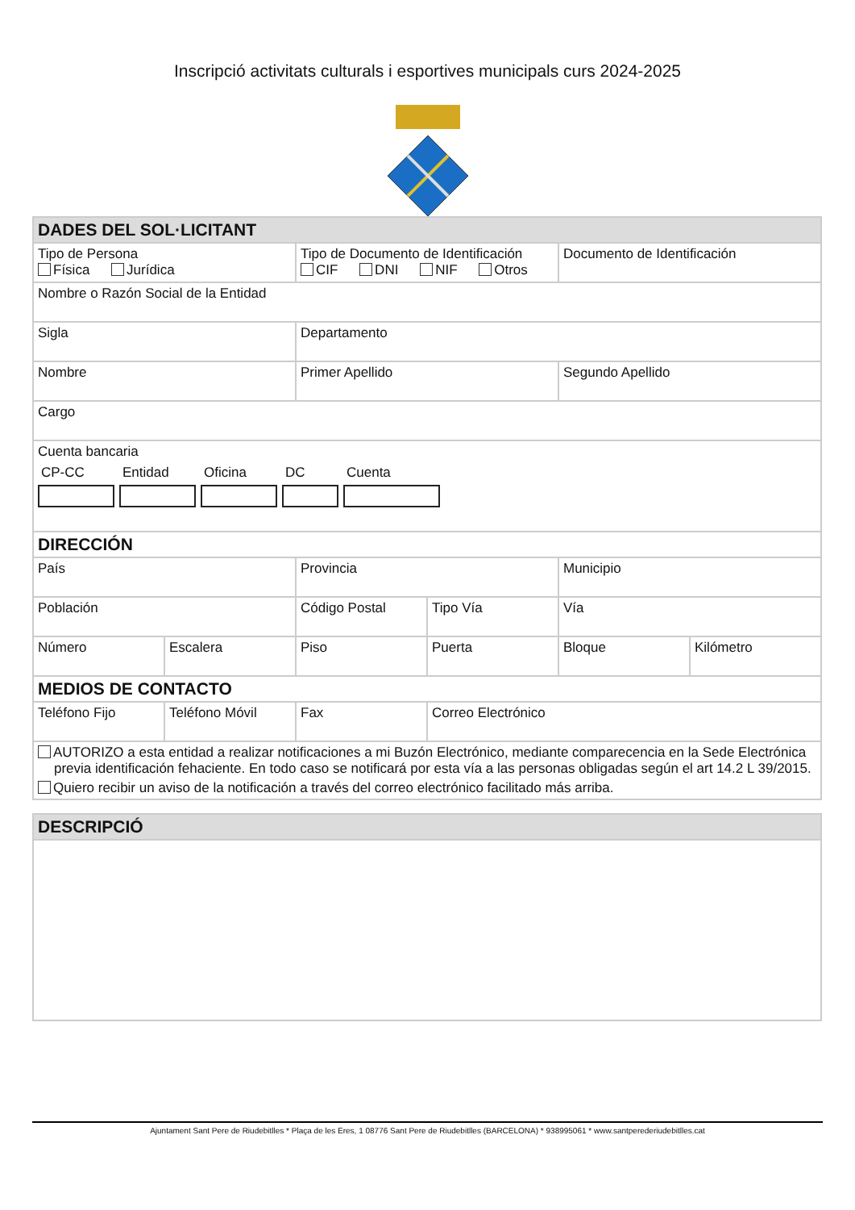Inscripció activitats culturals i esportives municipals curs 2024-2025
| DADES DEL SOL·LICITANT | | | | | |
| Tipo de Persona Física Jurídica | | Tipo de Documento de Identificación CIF DNI NIF Otros | | Documento de Identificación | |
| Nombre o Razón Social de la Entidad | | | | | |
| Sigla | | Departamento | | | |
| Nombre | | Primer Apellido | | Segundo Apellido | |
| Cargo | | | | | |
| Cuenta bancaria CP-CC Entidad Oficina DC Cuenta | | | | | |
| DIRECCIÓN | | | | | |
| País | | Provincia | | Municipio | |
| Población | | Código Postal | Tipo Vía | Vía | |
| Número | Escalera | Piso | Puerta | Bloque | Kilómetro |
| MEDIOS DE CONTACTO | | | | | |
| Teléfono Fijo | Teléfono Móvil | Fax | Correo Electrónico | | |
| AUTORIZO a esta entidad a realizar notificaciones a mi Buzón Electrónico, mediante comparecencia en la Sede Electrónica previa identificación fehaciente. En todo caso se notificará por esta vía a las personas obligadas según el art 14.2 L 39/2015. Quiero recibir un aviso de la notificación a través del correo electrónico facilitado más arriba. | | | | | |
| DESCRIPCIÓ |
Ajuntament Sant Pere de Riudebitlles * Plaça de les Eres, 1 08776 Sant Pere de Riudebitlles (BARCELONA) * 938995061 * www.santperederiudebitlles.cat